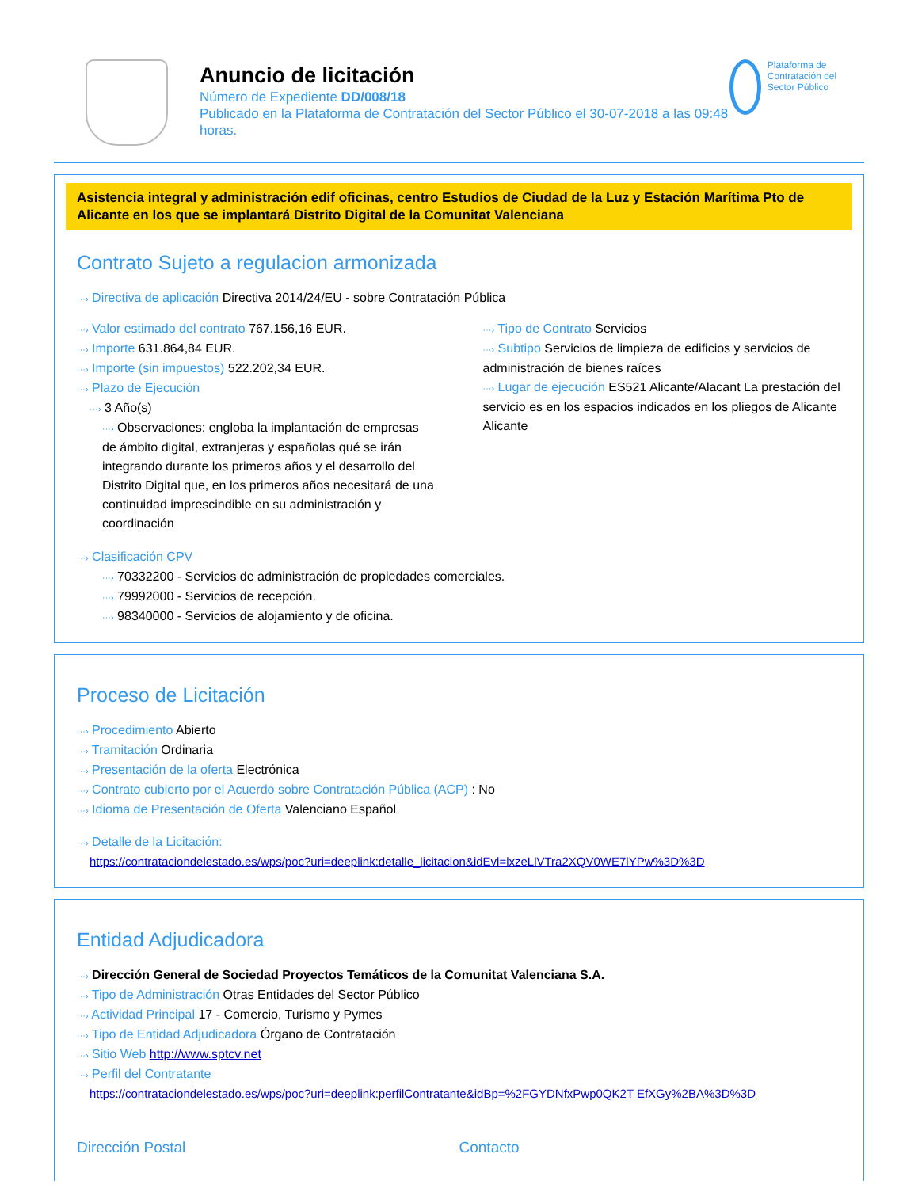Anuncio de licitación
Número de Expediente DD/008/18
Publicado en la Plataforma de Contratación del Sector Público el 30-07-2018 a las 09:48 horas.
Plataforma de Contratación del Sector Público
Asistencia integral y administración edif oficinas, centro Estudios de Ciudad de la Luz y Estación Marítima Pto de Alicante en los que se implantará Distrito Digital de la Comunitat Valenciana
Contrato Sujeto a regulacion armonizada
···› Directiva de aplicación Directiva 2014/24/EU - sobre Contratación Pública
···› Valor estimado del contrato 767.156,16 EUR.
···› Importe 631.864,84 EUR.
···› Importe (sin impuestos) 522.202,34 EUR.
···› Plazo de Ejecución
···› 3 Año(s)
···› Observaciones: engloba la implantación de empresas de ámbito digital, extranjeras y españolas qué se irán integrando durante los primeros años y el desarrollo del Distrito Digital que, en los primeros años necesitará de una continuidad imprescindible en su administración y coordinación
···› Tipo de Contrato Servicios
···› Subtipo Servicios de limpieza de edificios y servicios de administración de bienes raíces
···› Lugar de ejecución ES521 Alicante/Alacant La prestación del servicio es en los espacios indicados en los pliegos de Alicante Alicante
···› Clasificación CPV
···› 70332200 - Servicios de administración de propiedades comerciales.
···› 79992000 - Servicios de recepción.
···› 98340000 - Servicios de alojamiento y de oficina.
Proceso de Licitación
···› Procedimiento Abierto
···› Tramitación Ordinaria
···› Presentación de la oferta Electrónica
···› Contrato cubierto por el Acuerdo sobre Contratación Pública (ACP) : No
···› Idioma de Presentación de Oferta Valenciano Español
···› Detalle de la Licitación:
https://contrataciondelestado.es/wps/poc?uri=deeplink:detalle_licitacion&idEvl=lxzeLlVTra2XQV0WE7lYPw%3D%3D
Entidad Adjudicadora
···› Dirección General de Sociedad Proyectos Temáticos de la Comunitat Valenciana S.A.
···› Tipo de Administración Otras Entidades del Sector Público
···› Actividad Principal 17 - Comercio, Turismo y Pymes
···› Tipo de Entidad Adjudicadora Órgano de Contratación
···› Sitio Web http://www.sptcv.net
···› Perfil del Contratante
https://contrataciondelestado.es/wps/poc?uri=deeplink:perfilContratante&idBp=%2FGYDNfxPwp0QK2T EfXGy%2BA%3D%3D
Dirección Postal Contacto